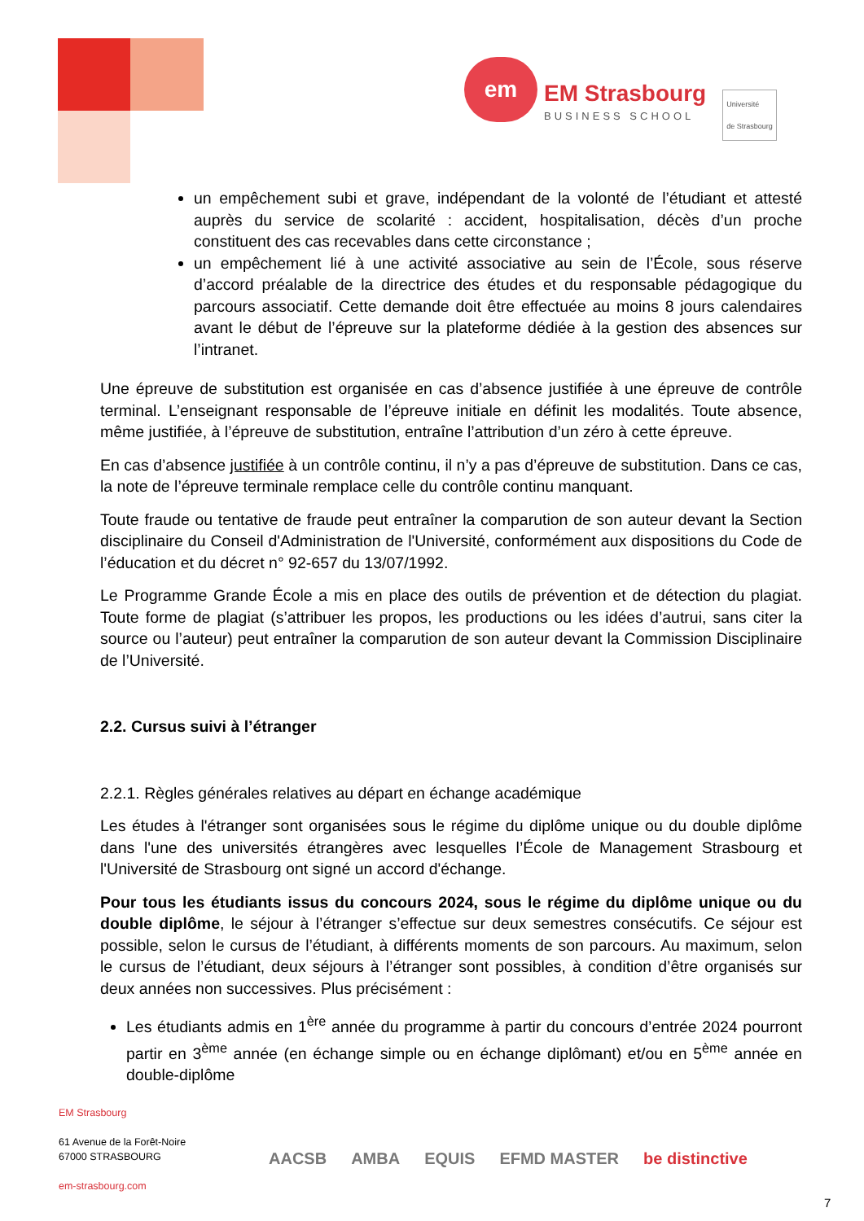em
EM Strasbourg
BUSINESS SCHOOL
Université
de Strasbourg
un empêchement subi et grave, indépendant de la volonté de l’étudiant et attesté auprès du service de scolarité : accident, hospitalisation, décès d’un proche constituent des cas recevables dans cette circonstance ;
un empêchement lié à une activité associative au sein de l’École, sous réserve d’accord préalable de la directrice des études et du responsable pédagogique du parcours associatif. Cette demande doit être effectuée au moins 8 jours calendaires avant le début de l’épreuve sur la plateforme dédiée à la gestion des absences sur l’intranet.
Une épreuve de substitution est organisée en cas d’absence justifiée à une épreuve de contrôle terminal. L’enseignant responsable de l’épreuve initiale en définit les modalités. Toute absence, même justifiée, à l’épreuve de substitution, entraîne l’attribution d’un zéro à cette épreuve.
En cas d’absence justifiée à un contrôle continu, il n’y a pas d’épreuve de substitution. Dans ce cas, la note de l’épreuve terminale remplace celle du contrôle continu manquant.
Toute fraude ou tentative de fraude peut entraîner la comparution de son auteur devant la Section disciplinaire du Conseil d'Administration de l'Université, conformément aux dispositions du Code de l’éducation et du décret n° 92-657 du 13/07/1992.
Le Programme Grande École a mis en place des outils de prévention et de détection du plagiat. Toute forme de plagiat (s’attribuer les propos, les productions ou les idées d’autrui, sans citer la source ou l’auteur) peut entraîner la comparution de son auteur devant la Commission Disciplinaire de l’Université.
2.2. Cursus suivi à l’étranger
2.2.1. Règles générales relatives au départ en échange académique
Les études à l'étranger sont organisées sous le régime du diplôme unique ou du double diplôme dans l'une des universités étrangères avec lesquelles l’École de Management Strasbourg et l'Université de Strasbourg ont signé un accord d'échange.
Pour tous les étudiants issus du concours 2024, sous le régime du diplôme unique ou du double diplôme, le séjour à l’étranger s’effectue sur deux semestres consécutifs. Ce séjour est possible, selon le cursus de l’étudiant, à différents moments de son parcours. Au maximum, selon le cursus de l’étudiant, deux séjours à l’étranger sont possibles, à condition d’être organisés sur deux années non successives. Plus précisément :
Les étudiants admis en 1<sup>ère</sup> année du programme à partir du concours d’entrée 2024 pourront partir en 3<sup>ème</sup> année (en échange simple ou en échange diplômant) et/ou en 5<sup>ème</sup> année en double-diplôme
EM Strasbourg
61 Avenue de la Forêt-Noire
67000 STRASBOURG
em-strasbourg.com
AACSB AMBA EQUIS EFMD MASTER be distinctive
7